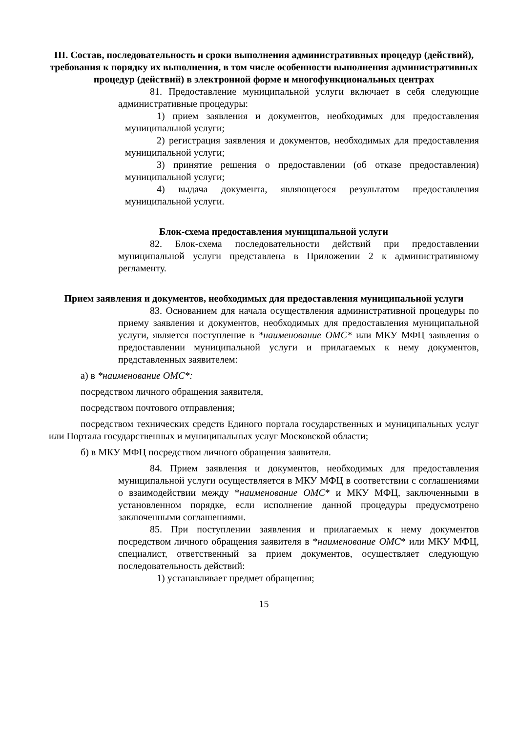III. Состав, последовательность и сроки выполнения административных процедур (действий), требования к порядку их выполнения, в том числе особенности выполнения административных процедур (действий) в электронной форме и многофункциональных центрах
81. Предоставление муниципальной услуги включает в себя следующие административные процедуры:
1) прием заявления и документов, необходимых для предоставления муниципальной услуги;
2) регистрация заявления и документов, необходимых для предоставления муниципальной услуги;
3) принятие решения о предоставлении (об отказе предоставления) муниципальной услуги;
4) выдача документа, являющегося результатом предоставления муниципальной услуги.
Блок-схема предоставления муниципальной услуги
82. Блок-схема последовательности действий при предоставлении муниципальной услуги представлена в Приложении 2 к административному регламенту.
Прием заявления и документов, необходимых для предоставления муниципальной услуги
83. Основанием для начала осуществления административной процедуры по приему заявления и документов, необходимых для предоставления муниципальной услуги, является поступление в *наименование ОМС* или МКУ МФЦ заявления о предоставлении муниципальной услуги и прилагаемых к нему документов, представленных заявителем:
а) в *наименование ОМС*:
посредством личного обращения заявителя,
посредством почтового отправления;
посредством технических средств Единого портала государственных и муниципальных услуг или Портала государственных и муниципальных услуг Московской области;
б) в МКУ МФЦ посредством личного обращения заявителя.
84. Прием заявления и документов, необходимых для предоставления муниципальной услуги осуществляется в МКУ МФЦ в соответствии с соглашениями о взаимодействии между *наименование ОМС* и МКУ МФЦ, заключенными в установленном порядке, если исполнение данной процедуры предусмотрено заключенными соглашениями.
85. При поступлении заявления и прилагаемых к нему документов посредством личного обращения заявителя в *наименование ОМС* или МКУ МФЦ, специалист, ответственный за прием документов, осуществляет следующую последовательность действий:
1) устанавливает предмет обращения;
15